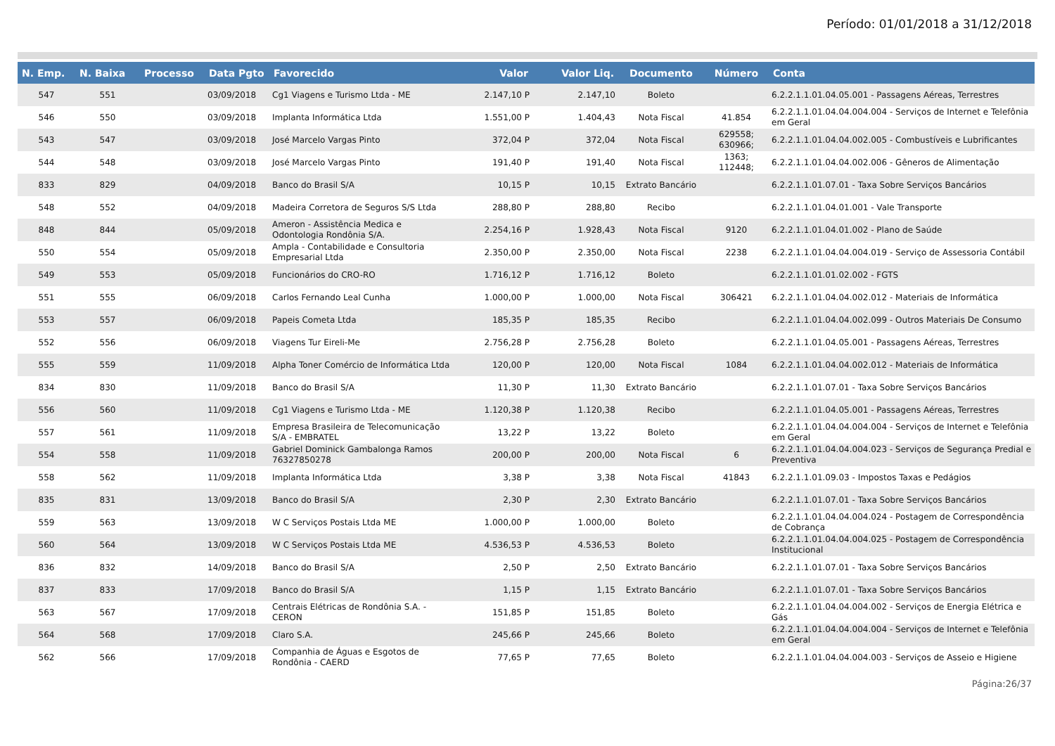Período: 01/01/2018 a 31/12/2018
| N. Emp. | N. Baixa | Processo | Data Pgto | Favorecido | Valor | Valor Liq. | Documento | Número | Conta |
| --- | --- | --- | --- | --- | --- | --- | --- | --- | --- |
| 547 | 551 | | 03/09/2018 | Cg1 Viagens e Turismo Ltda - ME | 2.147,10 P | 2.147,10 | Boleto | | 6.2.2.1.1.01.04.05.001 - Passagens Aéreas, Terrestres |
| 546 | 550 | | 03/09/2018 | Implanta Informática Ltda | 1.551,00 P | 1.404,43 | Nota Fiscal | 41.854 | 6.2.2.1.1.01.04.04.004.004 - Serviços de Internet e Telefônia em Geral |
| 543 | 547 | | 03/09/2018 | José Marcelo Vargas Pinto | 372,04 P | 372,04 | Nota Fiscal | 629558; 630966; | 6.2.2.1.1.01.04.04.002.005 - Combustíveis e Lubrificantes |
| 544 | 548 | | 03/09/2018 | José Marcelo Vargas Pinto | 191,40 P | 191,40 | Nota Fiscal | 1363; 112448; | 6.2.2.1.1.01.04.04.002.006 - Gêneros de Alimentação |
| 833 | 829 | | 04/09/2018 | Banco do Brasil S/A | 10,15 P | 10,15 | Extrato Bancário | | 6.2.2.1.1.01.07.01 - Taxa Sobre Serviços Bancários |
| 548 | 552 | | 04/09/2018 | Madeira Corretora de Seguros S/S Ltda | 288,80 P | 288,80 | Recibo | | 6.2.2.1.1.01.04.01.001 - Vale Transporte |
| 848 | 844 | | 05/09/2018 | Ameron - Assistência Medica e Odontologia Rondônia S/A. | 2.254,16 P | 1.928,43 | Nota Fiscal | 9120 | 6.2.2.1.1.01.04.01.002 - Plano de Saúde |
| 550 | 554 | | 05/09/2018 | Ampla - Contabilidade e Consultoria Empresarial Ltda | 2.350,00 P | 2.350,00 | Nota Fiscal | 2238 | 6.2.2.1.1.01.04.04.004.019 - Serviço de Assessoria Contábil |
| 549 | 553 | | 05/09/2018 | Funcionários do CRO-RO | 1.716,12 P | 1.716,12 | Boleto | | 6.2.2.1.1.01.01.02.002 - FGTS |
| 551 | 555 | | 06/09/2018 | Carlos Fernando Leal Cunha | 1.000,00 P | 1.000,00 | Nota Fiscal | 306421 | 6.2.2.1.1.01.04.04.002.012 - Materiais de Informática |
| 553 | 557 | | 06/09/2018 | Papeis Cometa Ltda | 185,35 P | 185,35 | Recibo | | 6.2.2.1.1.01.04.04.002.099 - Outros Materiais De Consumo |
| 552 | 556 | | 06/09/2018 | Viagens Tur Eireli-Me | 2.756,28 P | 2.756,28 | Boleto | | 6.2.2.1.1.01.04.05.001 - Passagens Aéreas, Terrestres |
| 555 | 559 | | 11/09/2018 | Alpha Toner Comércio de Informática Ltda | 120,00 P | 120,00 | Nota Fiscal | 1084 | 6.2.2.1.1.01.04.04.002.012 - Materiais de Informática |
| 834 | 830 | | 11/09/2018 | Banco do Brasil S/A | 11,30 P | 11,30 | Extrato Bancário | | 6.2.2.1.1.01.07.01 - Taxa Sobre Serviços Bancários |
| 556 | 560 | | 11/09/2018 | Cg1 Viagens e Turismo Ltda - ME | 1.120,38 P | 1.120,38 | Recibo | | 6.2.2.1.1.01.04.05.001 - Passagens Aéreas, Terrestres |
| 557 | 561 | | 11/09/2018 | Empresa Brasileira de Telecomunicação S/A - EMBRATEL | 13,22 P | 13,22 | Boleto | | 6.2.2.1.1.01.04.04.004.004 - Serviços de Internet e Telefônia em Geral |
| 554 | 558 | | 11/09/2018 | Gabriel Dominick Gambalonga Ramos 76327850278 | 200,00 P | 200,00 | Nota Fiscal | 6 | 6.2.2.1.1.01.04.04.004.023 - Serviços de Segurança Predial e Preventiva |
| 558 | 562 | | 11/09/2018 | Implanta Informática Ltda | 3,38 P | 3,38 | Nota Fiscal | 41843 | 6.2.2.1.1.01.09.03 - Impostos Taxas e Pedágios |
| 835 | 831 | | 13/09/2018 | Banco do Brasil S/A | 2,30 P | 2,30 | Extrato Bancário | | 6.2.2.1.1.01.07.01 - Taxa Sobre Serviços Bancários |
| 559 | 563 | | 13/09/2018 | W C Serviços Postais Ltda ME | 1.000,00 P | 1.000,00 | Boleto | | 6.2.2.1.1.01.04.04.004.024 - Postagem de Correspondência de Cobrança |
| 560 | 564 | | 13/09/2018 | W C Serviços Postais Ltda ME | 4.536,53 P | 4.536,53 | Boleto | | 6.2.2.1.1.01.04.04.004.025 - Postagem de Correspondência Institucional |
| 836 | 832 | | 14/09/2018 | Banco do Brasil S/A | 2,50 P | 2,50 | Extrato Bancário | | 6.2.2.1.1.01.07.01 - Taxa Sobre Serviços Bancários |
| 837 | 833 | | 17/09/2018 | Banco do Brasil S/A | 1,15 P | 1,15 | Extrato Bancário | | 6.2.2.1.1.01.07.01 - Taxa Sobre Serviços Bancários |
| 563 | 567 | | 17/09/2018 | Centrais Elétricas de Rondônia S.A. - CERON | 151,85 P | 151,85 | Boleto | | 6.2.2.1.1.01.04.04.004.002 - Serviços de Energia Elétrica e Gás |
| 564 | 568 | | 17/09/2018 | Claro S.A. | 245,66 P | 245,66 | Boleto | | 6.2.2.1.1.01.04.04.004.004 - Serviços de Internet e Telefônia em Geral |
| 562 | 566 | | 17/09/2018 | Companhia de Águas e Esgotos de Rondônia - CAERD | 77,65 P | 77,65 | Boleto | | 6.2.2.1.1.01.04.04.004.003 - Serviços de Asseio e Higiene |
Página:26/37